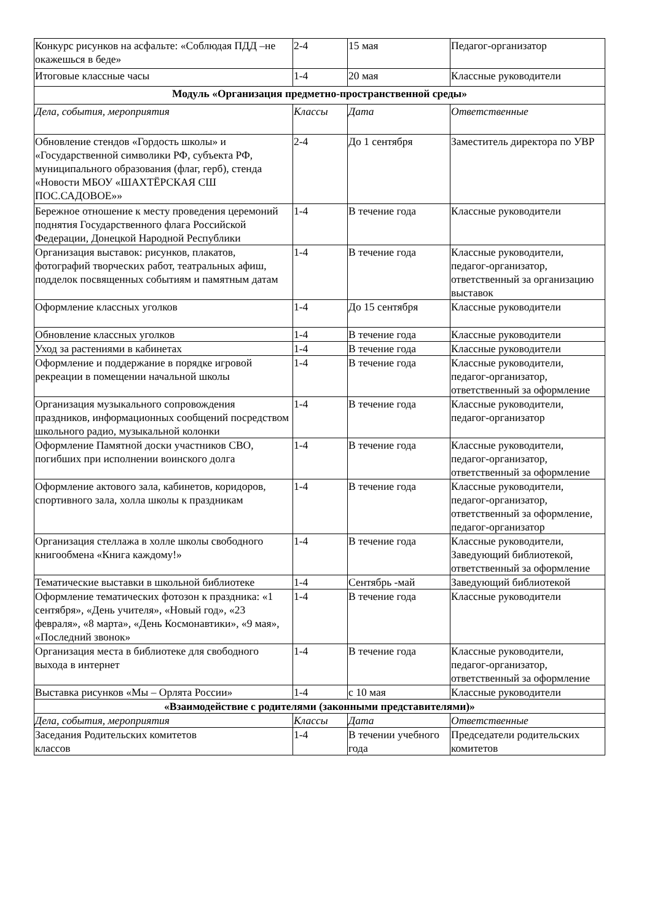| Конкурс рисунков на асфальте: «Соблюдая ПДД –не окажешься в беде» | 2-4 | 15 мая | Педагог-организатор |
| Итоговые классные часы | 1-4 | 20 мая | Классные руководители |
| Модуль «Организация предметно-пространственной среды» | | | |
| Дела, события, мероприятия | Классы | Дата | Ответственные |
| Обновление стендов «Гордость школы» и «Государственной символики РФ, субъекта РФ, муниципального образования (флаг, герб), стенда «Новости МБОУ «ШАХТЁРСКАЯ СШ ПОС.САДОВОЕ»» | 2-4 | До 1 сентября | Заместитель директора по УВР |
| Бережное отношение к месту проведения церемоний поднятия Государственного флага Российской Федерации, Донецкой Народной Республики | 1-4 | В течение года | Классные руководители |
| Организация выставок: рисунков, плакатов, фотографий творческих работ, театральных афиш, подделок посвященных событиям и памятным датам | 1-4 | В течение года | Классные руководители, педагог-организатор, ответственный за организацию выставок |
| Оформление классных уголков | 1-4 | До 15 сентября | Классные руководители |
| Обновление классных уголков | 1-4 | В течение года | Классные руководители |
| Уход за растениями в кабинетах | 1-4 | В течение года | Классные руководители |
| Оформление и поддержание в порядке игровой рекреации в помещении начальной школы | 1-4 | В течение года | Классные руководители, педагог-организатор, ответственный за оформление |
| Организация музыкального сопровождения праздников, информационных сообщений посредством школьного радио, музыкальной колонки | 1-4 | В течение года | Классные руководители, педагог-организатор |
| Оформление Памятной доски участников СВО, погибших при исполнении воинского долга | 1-4 | В течение года | Классные руководители, педагог-организатор, ответственный за оформление |
| Оформление актового зала, кабинетов, коридоров, спортивного зала, холла школы к праздникам | 1-4 | В течение года | Классные руководители, педагог-организатор, ответственный за оформление, педагог-организатор |
| Организация стеллажа в холле школы свободного книгообмена «Книга каждому!» | 1-4 | В течение года | Классные руководители, Заведующий библиотекой, ответственный за оформление |
| Тематические выставки в школьной библиотеке | 1-4 | Сентябрь -май | Заведующий библиотекой |
| Оформление тематических фотозон к праздника: «1 сентября», «День учителя», «Новый год», «23 февраля», «8 марта», «День Космонавтики», «9 мая», «Последний звонок» | 1-4 | В течение года | Классные руководители |
| Организация места в библиотеке для свободного выхода в интернет | 1-4 | В течение года | Классные руководители, педагог-организатор, ответственный за оформление |
| Выставка рисунков «Мы – Орлята России» | 1-4 | с 10 мая | Классные руководители |
| «Взаимодействие с родителями (законными представителями)» | | | |
| Дела, события, мероприятия | Классы | Дата | Ответственные |
| Заседания Родительских комитетов классов | 1-4 | В течении учебного года | Председатели родительских комитетов |